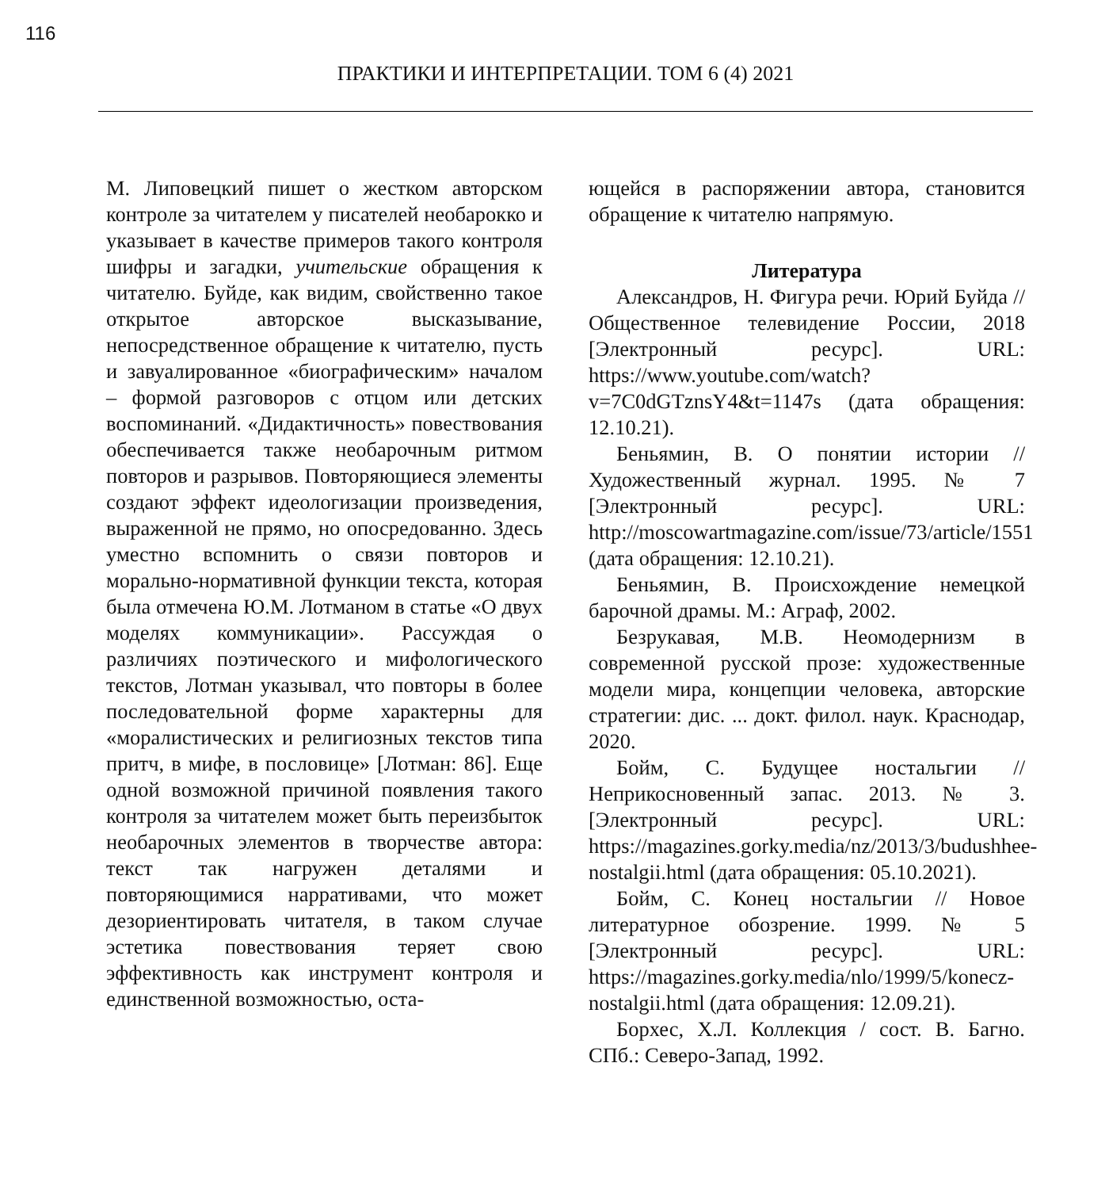116
ПРАКТИКИ И ИНТЕРПРЕТАЦИИ. ТОМ 6 (4) 2021
М. Липовецкий пишет о жестком авторском контроле за читателем у писателей необарокко и указывает в качестве примеров такого контроля шифры и загадки, учительские обращения к читателю. Буйде, как видим, свойственно такое открытое авторское высказывание, непосредственное обращение к читателю, пусть и завуалированное «биографическим» началом – формой разговоров с отцом или детских воспоминаний. «Дидактичность» повествования обеспечивается также необарочным ритмом повторов и разрывов. Повторяющиеся элементы создают эффект идеологизации произведения, выраженной не прямо, но опосредованно. Здесь уместно вспомнить о связи повторов и морально-нормативной функции текста, которая была отмечена Ю.М. Лотманом в статье «О двух моделях коммуникации». Рассуждая о различиях поэтического и мифологического текстов, Лотман указывал, что повторы в более последовательной форме характерны для «моралистических и религиозных текстов типа притч, в мифе, в пословице» [Лотман: 86]. Еще одной возможной причиной появления такого контроля за читателем может быть переизбыток необарочных элементов в творчестве автора: текст так нагружен деталями и повторяющимися нарративами, что может дезориентировать читателя, в таком случае эстетика повествования теряет свою эффективность как инструмент контроля и единственной возможностью, оста-
ющейся в распоряжении автора, становится обращение к читателю напрямую.
Литература
Александров, Н. Фигура речи. Юрий Буйда // Общественное телевидение России, 2018 [Электронный ресурс]. URL: https://www.youtube.com/watch?v=7C0dGTznsY4&t=1147s (дата обращения: 12.10.21).
Беньямин, В. О понятии истории // Художественный журнал. 1995. № 7 [Электронный ресурс]. URL: http://moscowartmagazine.com/issue/73/article/1551 (дата обращения: 12.10.21).
Беньямин, В. Происхождение немецкой барочной драмы. М.: Аграф, 2002.
Безрукавая, М.В. Неомодернизм в современной русской прозе: художественные модели мира, концепции человека, авторские стратегии: дис. ... докт. филол. наук. Краснодар, 2020.
Бойм, С. Будущее ностальгии // Неприкосновенный запас. 2013. № 3. [Электронный ресурс]. URL: https://magazines.gorky.media/nz/2013/3/budushhee-nostalgii.html (дата обращения: 05.10.2021).
Бойм, С. Конец ностальгии // Новое литературное обозрение. 1999. № 5 [Электронный ресурс]. URL: https://magazines.gorky.media/nlo/1999/5/konecz-nostalgii.html (дата обращения: 12.09.21).
Борхес, Х.Л. Коллекция / сост. В. Багно. СПб.: Северо-Запад, 1992.